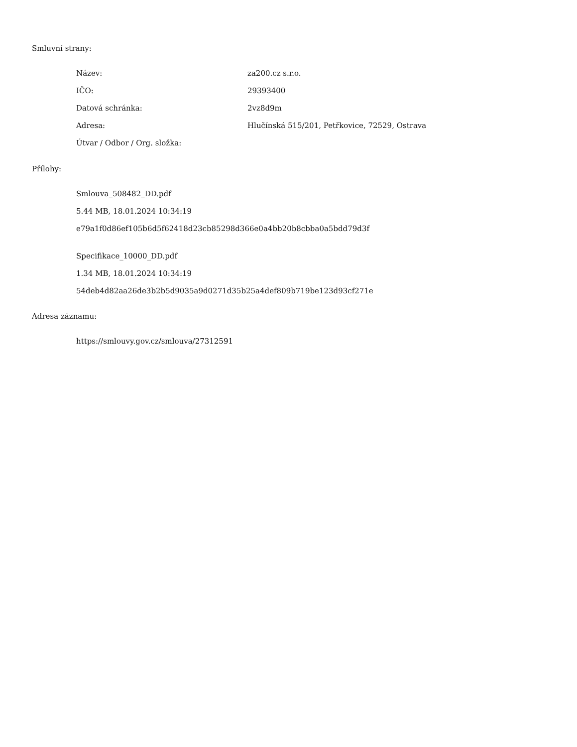Smluvní strany:
Název: za200.cz s.r.o.
IČO: 29393400
Datová schránka: 2vz8d9m
Adresa:
Hlučínská 515/201, Petřkovice, 72529, Ostrava
Útvar / Odbor / Org. složka:
Přílohy:
Smlouva_508482_DD.pdf
5.44 MB, 18.01.2024 10:34:19
e79a1f0d86ef105b6d5f62418d23cb85298d366e0a4bb20b8cbba0a5bdd79d3f
Specifikace_10000_DD.pdf
1.34 MB, 18.01.2024 10:34:19
54deb4d82aa26de3b2b5d9035a9d0271d35b25a4def809b719be123d93cf271e
Adresa záznamu:
https://smlouvy.gov.cz/smlouva/27312591